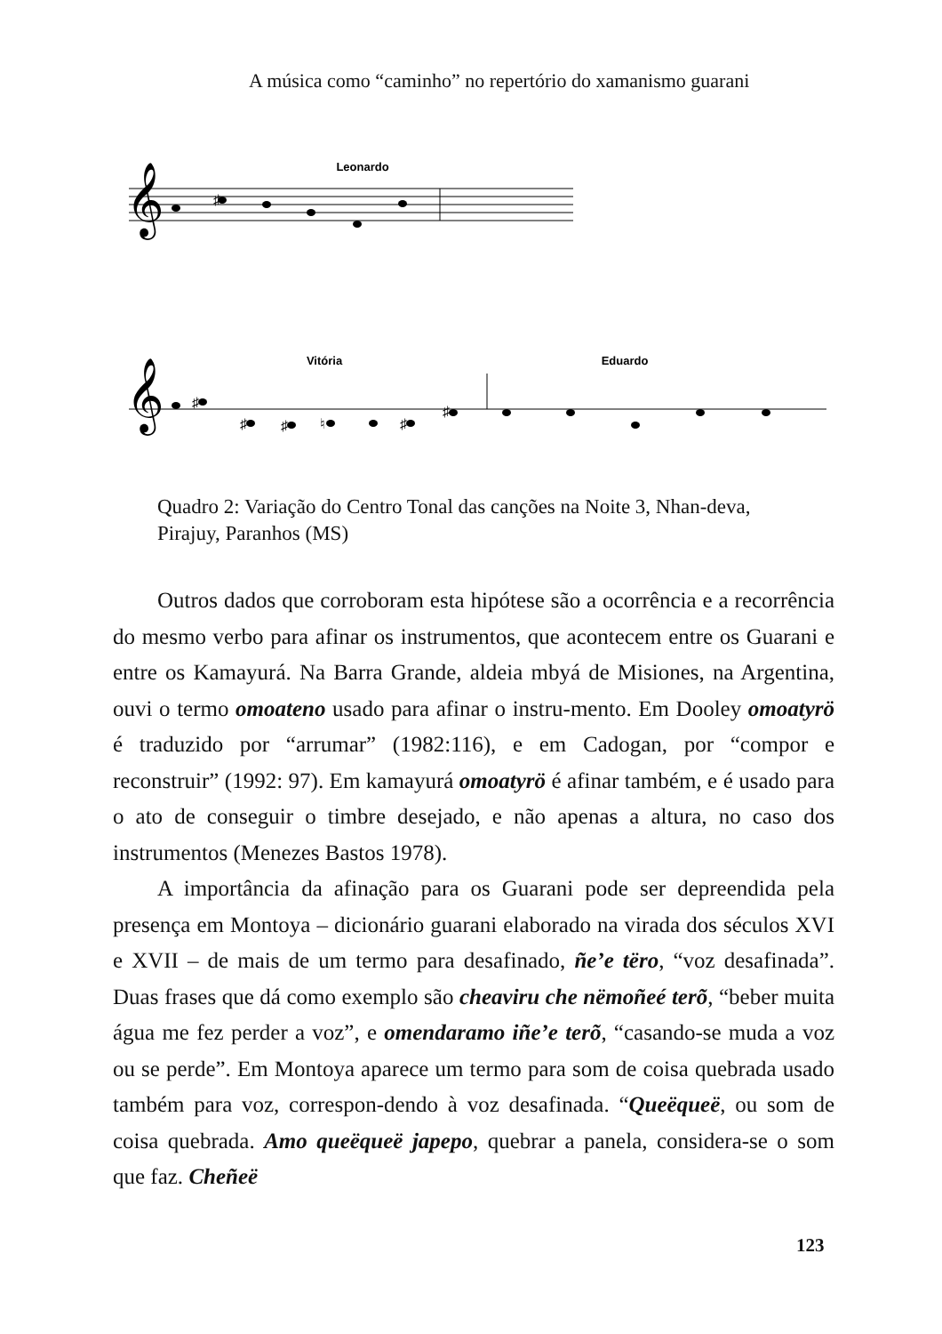A música como “caminho” no repertório do xamanismo guarani
Leonardo
𝄞
𝄞
♯
♯
♯
♯
♮
♯
♯
Vitória
Eduardo
Quadro 2: Variação do Centro Tonal das canções na Noite 3, Nhan-deva, Pirajuy, Paranhos (MS)
Outros dados que corroboram esta hipótese são a ocorrência e a recorrência do mesmo verbo para afinar os instrumentos, que acontecem entre os Guarani e entre os Kamayurá. Na Barra Grande, aldeia mbyá de Misiones, na Argentina, ouvi o termo omoateno usado para afinar o instru-mento. Em Dooley omoatyrö é traduzido por “arrumar” (1982:116), e em Cadogan, por “compor e reconstruir” (1992: 97). Em kamayurá omoatyrö é afinar também, e é usado para o ato de conseguir o timbre desejado, e não apenas a altura, no caso dos instrumentos (Menezes Bastos 1978).
A importância da afinação para os Guarani pode ser depreendida pela presença em Montoya – dicionário guarani elaborado na virada dos séculos XVI e XVII – de mais de um termo para desafinado, ñe’e tëro, “voz desafinada”. Duas frases que dá como exemplo são cheaviru che nëmoñeé terõ, “beber muita água me fez perder a voz”, e omendaramo iñe’e terõ, “casando-se muda a voz ou se perde”. Em Montoya aparece um termo para som de coisa quebrada usado também para voz, correspon-dendo à voz desafinada. “Queëqueë, ou som de coisa quebrada. Amo queëqueë japepo, quebrar a panela, considera-se o som que faz. Cheñeë
123